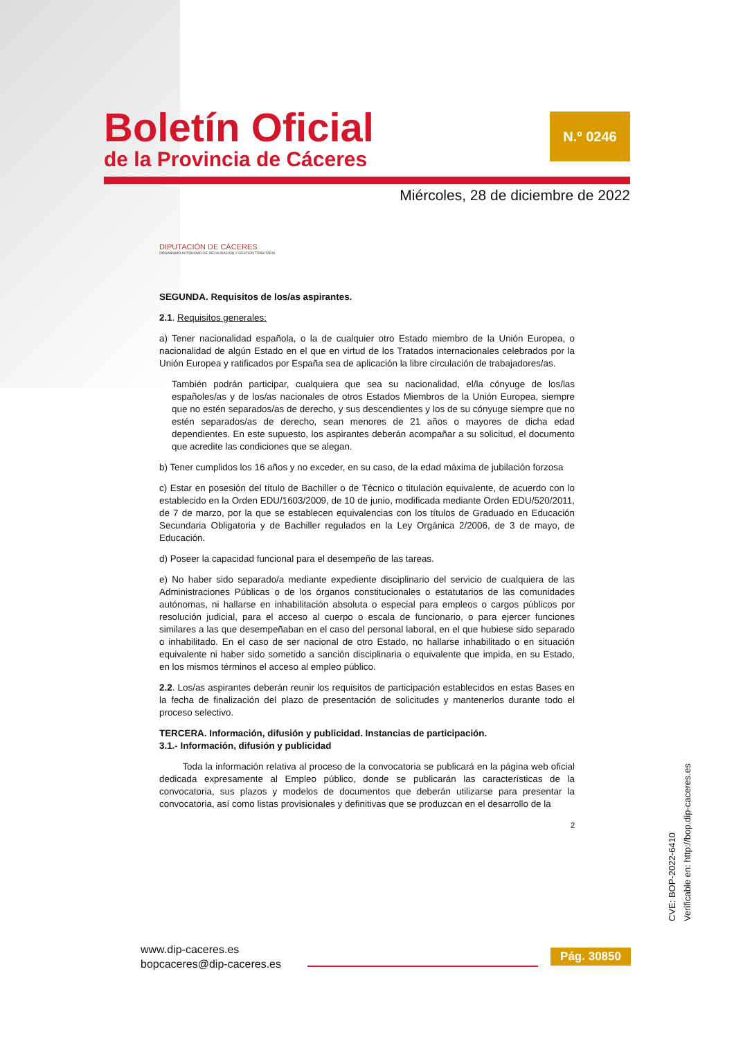Boletín Oficial
de la Provincia de Cáceres
N.º 0246
Miércoles, 28 de diciembre de 2022
DIPUTACIÓN DE CÁCERES
ORGANISMO AUTÓNOMO DE RECAUDACIÓN Y GESTIÓN TRIBUTARIA
SEGUNDA. Requisitos de los/as aspirantes.
2.1. Requisitos generales:
a) Tener nacionalidad española, o la de cualquier otro Estado miembro de la Unión Europea, o nacionalidad de algún Estado en el que en virtud de los Tratados internacionales celebrados por la Unión Europea y ratificados por España sea de aplicación la libre circulación de trabajadores/as.
También podrán participar, cualquiera que sea su nacionalidad, el/la cónyuge de los/las españoles/as y de los/as nacionales de otros Estados Miembros de la Unión Europea, siempre que no estén separados/as de derecho, y sus descendientes y los de su cónyuge siempre que no estén separados/as de derecho, sean menores de 21 años o mayores de dicha edad dependientes. En este supuesto, los aspirantes deberán acompañar a su solicitud, el documento que acredite las condiciones que se alegan.
b) Tener cumplidos los 16 años y no exceder, en su caso, de la edad máxima de jubilación forzosa
c) Estar en posesión del título de Bachiller o de Técnico o titulación equivalente, de acuerdo con lo establecido en la Orden EDU/1603/2009, de 10 de junio, modificada mediante Orden EDU/520/2011, de 7 de marzo, por la que se establecen equivalencias con los títulos de Graduado en Educación Secundaria Obligatoria y de Bachiller regulados en la Ley Orgánica 2/2006, de 3 de mayo, de Educación.
d) Poseer la capacidad funcional para el desempeño de las tareas.
e) No haber sido separado/a mediante expediente disciplinario del servicio de cualquiera de las Administraciones Públicas o de los órganos constitucionales o estatutarios de las comunidades autónomas, ni hallarse en inhabilitación absoluta o especial para empleos o cargos públicos por resolución judicial, para el acceso al cuerpo o escala de funcionario, o para ejercer funciones similares a las que desempeñaban en el caso del personal laboral, en el que hubiese sido separado o inhabilitado. En el caso de ser nacional de otro Estado, no hallarse inhabilitado o en situación equivalente ni haber sido sometido a sanción disciplinaria o equivalente que impida, en su Estado, en los mismos términos el acceso al empleo público.
2.2. Los/as aspirantes deberán reunir los requisitos de participación establecidos en estas Bases en la fecha de finalización del plazo de presentación de solicitudes y mantenerlos durante todo el proceso selectivo.
TERCERA. Información, difusión y publicidad. Instancias de participación.
3.1.- Información, difusión y publicidad
Toda la información relativa al proceso de la convocatoria se publicará en la página web oficial dedicada expresamente al Empleo público, donde se publicarán las características de la convocatoria, sus plazos y modelos de documentos que deberán utilizarse para presentar la convocatoria, así como listas provisionales y definitivas que se produzcan en el desarrollo de la
2
CVE: BOP-2022-6410
Verificable en: http://bop.dip-caceres.es
www.dip-caceres.es
bopcaceres@dip-caceres.es
Pág. 30850